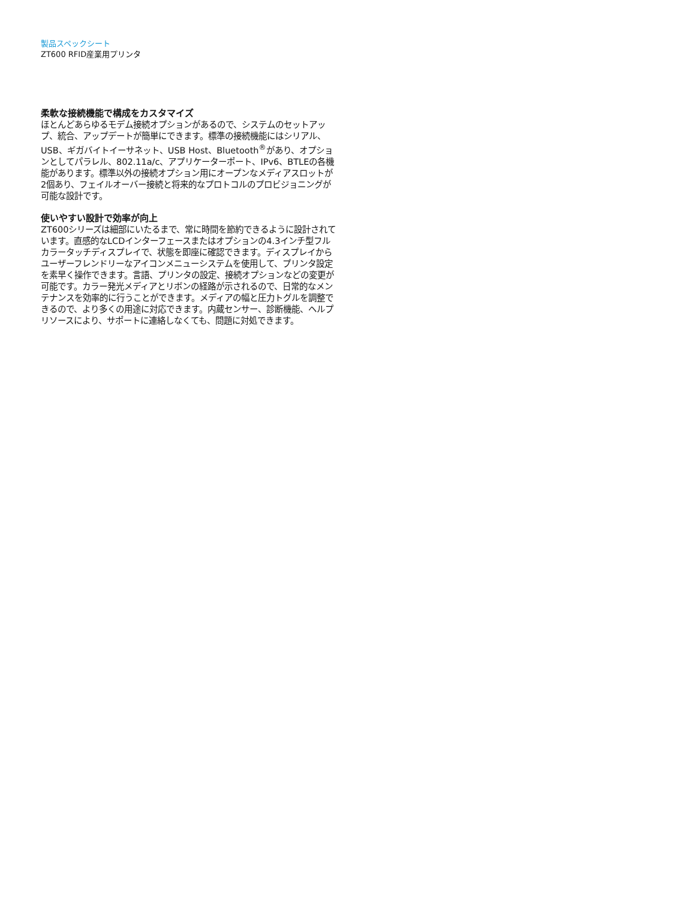製品スペックシート
ZT600 RFID産業用プリンタ
柔軟な接続機能で構成をカスタマイズ
ほとんどあらゆるモデム接続オプションがあるので、システムのセットアップ、統合、アップデートが簡単にできます。標準の接続機能にはシリアル、USB、ギガバイトイーサネット、USB Host、Bluetooth<sup>®</sup>があり、オプションとしてパラレル、802.11a/c、アプリケーターポート、IPv6、BTLEの各機能があります。標準以外の接続オプション用にオープンなメディアスロットが2個あり、フェイルオーバー接続と将来的なプロトコルのプロビジョニングが可能な設計です。
使いやすい設計で効率が向上
ZT600シリーズは細部にいたるまで、常に時間を節約できるように設計されています。直感的なLCDインターフェースまたはオプションの4.3インチ型フルカラータッチディスプレイで、状態を即座に確認できます。ディスプレイからユーザーフレンドリーなアイコンメニューシステムを使用して、プリンタ設定を素早く操作できます。言語、プリンタの設定、接続オプションなどの変更が可能です。カラー発光メディアとリボンの経路が示されるので、日常的なメンテナンスを効率的に行うことができます。メディアの幅と圧力トグルを調整できるので、より多くの用途に対応できます。内蔵センサー、診断機能、ヘルプリソースにより、サポートに連絡しなくても、問題に対処できます。